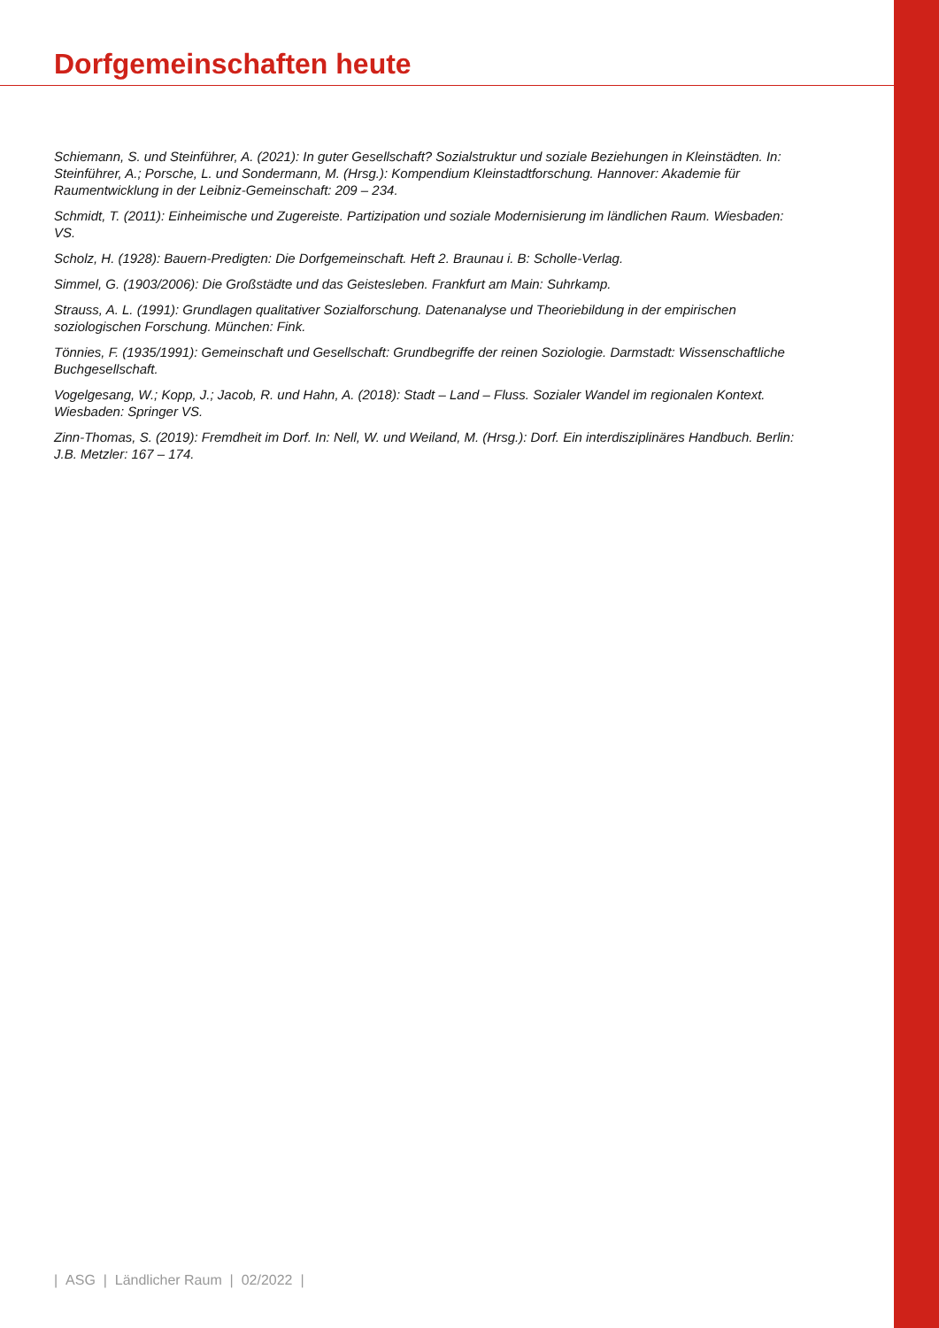Dorfgemeinschaften heute
Schiemann, S. und Steinführer, A. (2021): In guter Gesellschaft? Sozialstruktur und soziale Beziehungen in Klein­städten. In: Steinführer, A.; Porsche, L. und Sondermann, M. (Hrsg.): Kompendium Kleinstadtforschung. Hannover: Akademie für Raumentwicklung in der Leibniz-Gemeinschaft: 209 – 234.
Schmidt, T. (2011): Einheimische und Zugereiste. Partizipation und soziale Modernisierung im ländlichen Raum. Wiesbaden: VS.
Scholz, H. (1928): Bauern-Predigten: Die Dorfgemeinschaft. Heft 2. Braunau i. B: Scholle-Verlag.
Simmel, G. (1903/2006): Die Großstädte und das Geistesleben. Frankfurt am Main: Suhrkamp.
Strauss, A. L. (1991): Grundlagen qualitativer Sozialforschung. Datenanalyse und Theoriebildung in der empirischen soziologischen Forschung. München: Fink.
Tönnies, F. (1935/1991): Gemeinschaft und Gesellschaft: Grundbegriffe der reinen Soziologie. Darmstadt: Wissenschaftliche Buchgesellschaft.
Vogelgesang, W.; Kopp, J.; Jacob, R. und Hahn, A. (2018): Stadt – Land – Fluss. Sozialer Wandel im regionalen Kontext. Wiesbaden: Springer VS.
Zinn-Thomas, S. (2019): Fremdheit im Dorf. In: Nell, W. und Weiland, M. (Hrsg.): Dorf. Ein interdisziplinäres Handbuch. Berlin: J.B. Metzler: 167 – 174.
| ASG | Ländlicher Raum | 02/2022 |